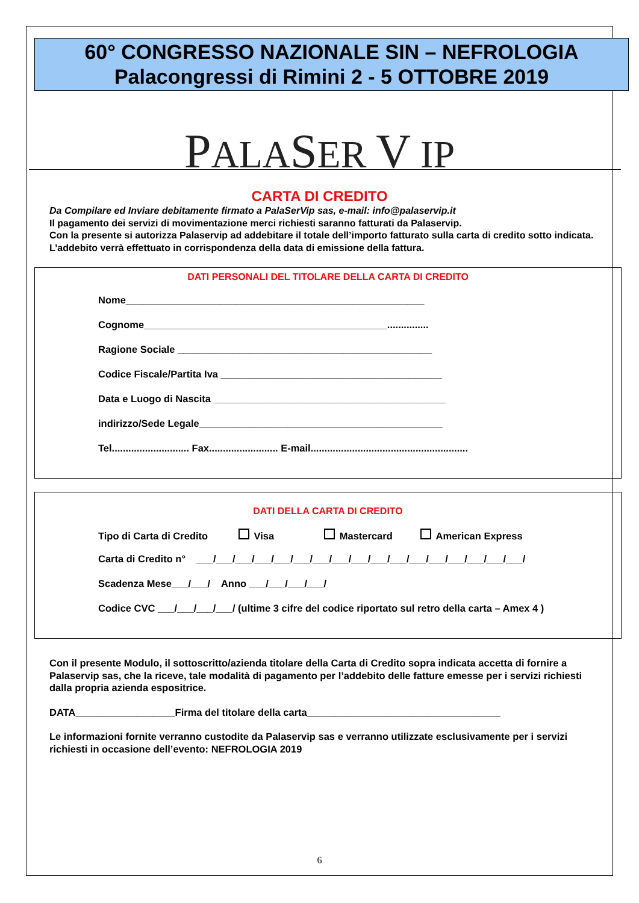60° CONGRESSO NAZIONALE SIN – NEFROLOGIA
Palacongressi di Rimini 2 - 5 OTTOBRE 2019
PALASER V IP
CARTA DI CREDITO
Da Compilare ed Inviare debitamente firmato a PalaSerVip sas, e-mail: info@palaservip.it
Il pagamento dei servizi di movimentazione merci richiesti saranno fatturati da Palaservip.
Con la presente si autorizza Palaservip ad addebitare il totale dell’importo fatturato sulla carta di credito sotto indicata.
L’addebito verrà effettuato in corrispondenza della data di emissione della fattura.
DATI PERSONALI DEL TITOLARE DELLA CARTA DI CREDITO
Nome______________________________________________________
Cognome____________________________________________...............
Ragione Sociale ______________________________________________
Codice Fiscale/Partita Iva ________________________________________
Data e Luogo di Nascita __________________________________________
indirizzo/Sede Legale____________________________________________
Tel............................ Fax......................... E-mail.........................................................
DATI DELLA CARTA DI CREDITO
Tipo di Carta di Credito Visa Mastercard American Express
Carta di Credito n° ___/___/___/___/___/___/___/___/___/___/___/___/___/___/___/___/___/
Scadenza Mese___/___/ Anno ___/___/___/___/
Codice CVC ___/___/___/___/ (ultime 3 cifre del codice riportato sul retro della carta – Amex 4 )
Con il presente Modulo, il sottoscritto/azienda titolare della Carta di Credito sopra indicata accetta di fornire a Palaservip sas, che la riceve, tale modalità di pagamento per l’addebito delle fatture emesse per i servizi richiesti dalla propria azienda espositrice.
DATA__________________Firma del titolare della carta___________________________________
Le informazioni fornite verranno custodite da Palaservip sas e verranno utilizzate esclusivamente per i servizi richiesti in occasione dell’evento: NEFROLOGIA 2019
6